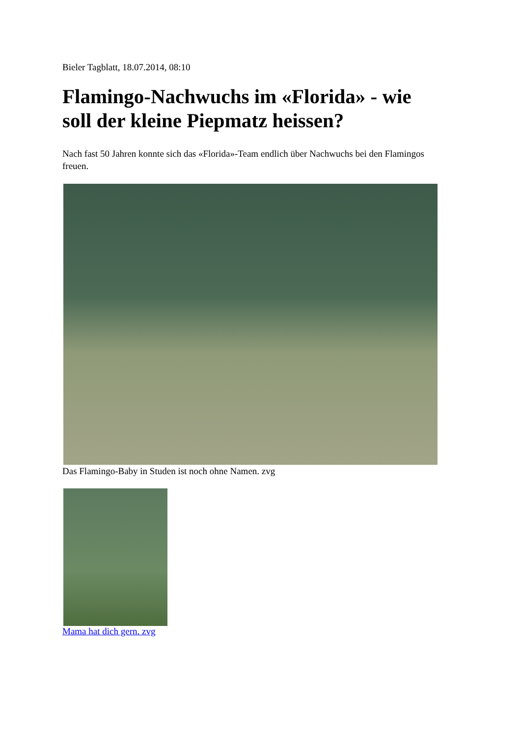Bieler Tagblatt, 18.07.2014, 08:10
Flamingo-Nachwuchs im «Florida» - wie soll der kleine Piepmatz heissen?
Nach fast 50 Jahren konnte sich das «Florida»-Team endlich über Nachwuchs bei den Flamingos freuen.
Das Flamingo-Baby in Studen ist noch ohne Namen. zvg
Mama hat dich gern. zvg